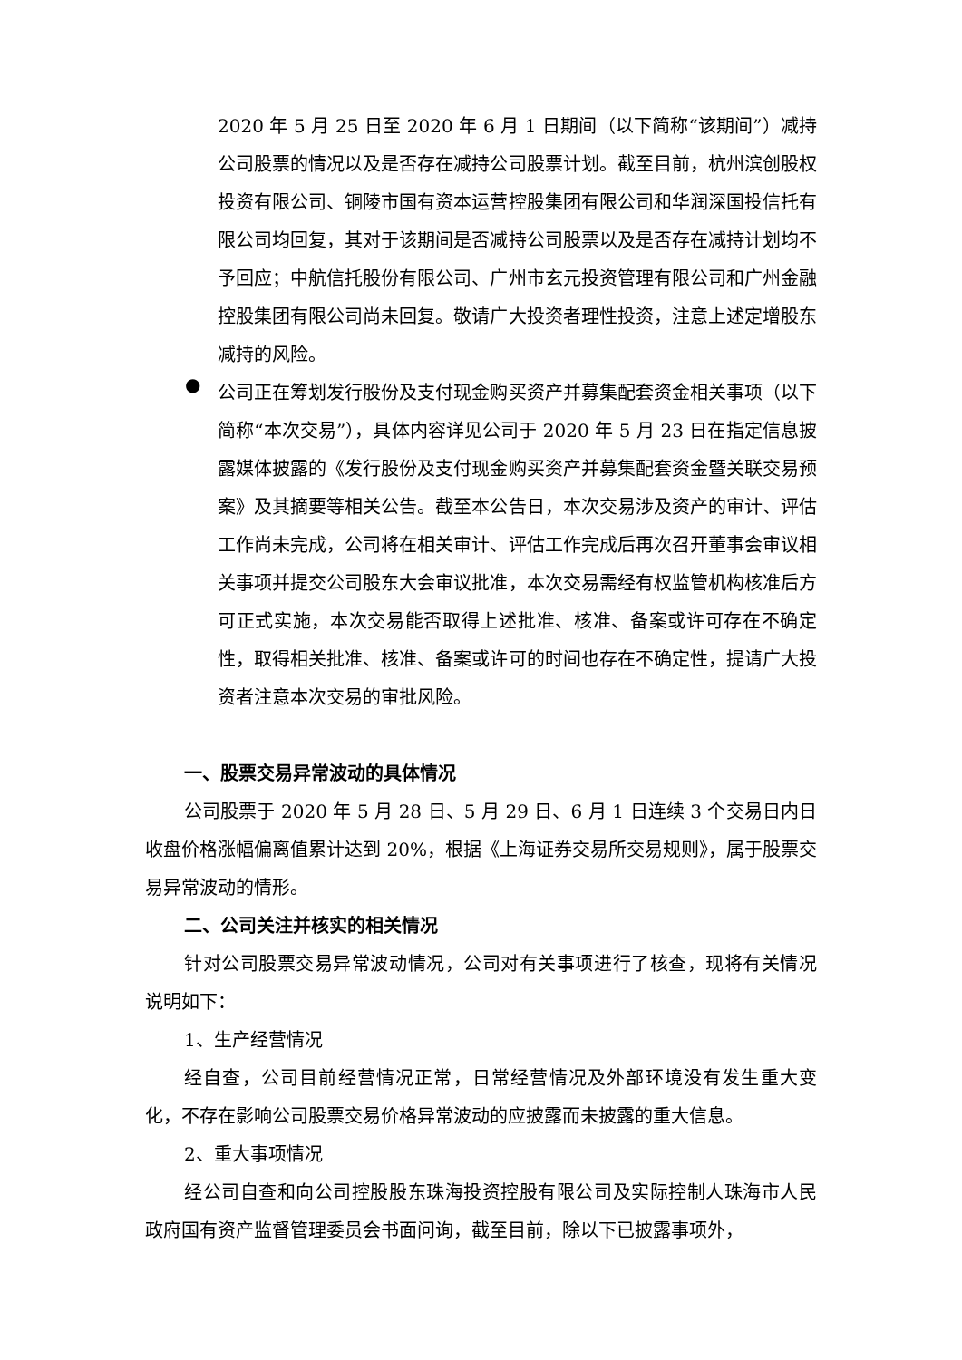2020 年 5 月 25 日至 2020 年 6 月 1 日期间（以下简称“该期间”）减持公司股票的情况以及是否存在减持公司股票计划。截至目前，杭州滨创股权投资有限公司、铜陵市国有资本运营控股集团有限公司和华润深国投信托有限公司均回复，其对于该期间是否减持公司股票以及是否存在减持计划均不予回应；中航信托股份有限公司、广州市玄元投资管理有限公司和广州金融控股集团有限公司尚未回复。敬请广大投资者理性投资，注意上述定增股东减持的风险。
●
公司正在筹划发行股份及支付现金购买资产并募集配套资金相关事项（以下简称“本次交易”），具体内容详见公司于 2020 年 5 月 23 日在指定信息披露媒体披露的《发行股份及支付现金购买资产并募集配套资金暨关联交易预案》及其摘要等相关公告。截至本公告日，本次交易涉及资产的审计、评估工作尚未完成，公司将在相关审计、评估工作完成后再次召开董事会审议相关事项并提交公司股东大会审议批准，本次交易需经有权监管机构核准后方可正式实施，本次交易能否取得上述批准、核准、备案或许可存在不确定性，取得相关批准、核准、备案或许可的时间也存在不确定性，提请广大投资者注意本次交易的审批风险。
一、股票交易异常波动的具体情况
公司股票于 2020 年 5 月 28 日、5 月 29 日、6 月 1 日连续 3 个交易日内日收盘价格涨幅偏离值累计达到 20%，根据《上海证券交易所交易规则》，属于股票交易异常波动的情形。
二、公司关注并核实的相关情况
针对公司股票交易异常波动情况，公司对有关事项进行了核查，现将有关情况说明如下：
1、生产经营情况
经自查，公司目前经营情况正常，日常经营情况及外部环境没有发生重大变化，不存在影响公司股票交易价格异常波动的应披露而未披露的重大信息。
2、重大事项情况
经公司自查和向公司控股股东珠海投资控股有限公司及实际控制人珠海市人民政府国有资产监督管理委员会书面问询，截至目前，除以下已披露事项外，